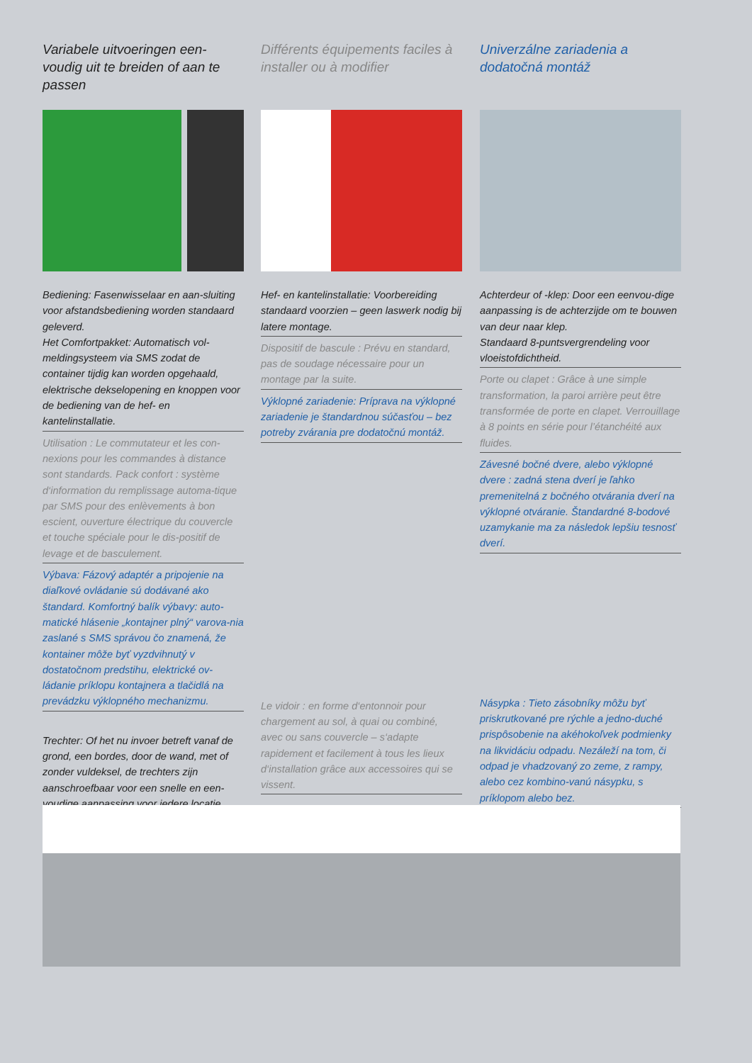Variabele uitvoeringen een-voudig uit te breiden of aan te passen
Bediening: Fasenwisselaar en aan-sluiting voor afstandsbediening worden standaard geleverd.
Het Comfortpakket: Automatisch vol-meldingsysteem via SMS zodat de container tijdig kan worden opgehaald, elektrische dekselopening en knoppen voor de bediening van de hef- en kantelinstallatie.
Utilisation : Le commutateur et les con-nexions pour les commandes à distance sont standards. Pack confort : système d‘information du remplissage automa-tique par SMS pour des enlèvements à bon escient, ouverture électrique du couvercle et touche spéciale pour le dis-positif de levage et de basculement.
Výbava: Fázový adaptér a pripojenie na diaľkové ovládanie sú dodávané ako štandard. Komfortný balík výbavy: auto-matické hlásenie „kontajner plný“ varova-nia zaslané s SMS správou čo znamená, že kontainer môže byť vyzdvihnutý v dostatočnom predstihu, elektrické ov-ládanie príklopu kontajnera a tlačidlá na prevádzku výklopného mechanizmu.
Trechter: Of het nu invoer betreft vanaf de grond, een bordes, door de wand, met of zonder vuldeksel, de trechters zijn aanschroefbaar voor een snelle en een-voudige aanpassing voor iedere locatie.
Différents équipements faciles à installer ou à modifier
Hef- en kantelinstallatie: Voorbereiding standaard voorzien – geen laswerk nodig bij latere montage.
Dispositif de bascule : Prévu en standard, pas de soudage nécessaire pour un montage par la suite.
Výklopné zariadenie: Príprava na výklopné zariadenie je štandardnou súčasťou – bez potreby zvárania pre dodatočnú montáž.
Le vidoir : en forme d‘entonnoir pour chargement au sol, à quai ou combiné, avec ou sans couvercle – s‘adapte rapidement et facilement à tous les lieux d‘installation grâce aux accessoires qui se vissent.
Univerzálne zariadenia a dodatočná montáž
Achterdeur of -klep: Door een eenvou-dige aanpassing is de achterzijde om te bouwen van deur naar klep.
Standaard 8-puntsvergrendeling voor vloeistofdichtheid.
Porte ou clapet : Grâce à une simple transformation, la paroi arrière peut être transformée de porte en clapet. Verrouillage à 8 points en série pour l’étanchéité aux fluides.
Závesné bočné dvere, alebo výklopné dvere : zadná stena dverí je ľahko premenitelná z bočného otvárania dverí na výklopné otváranie. Štandardné 8-bodové uzamykanie ma za následok lepšiu tesnosť dverí.
Násypka : Tieto zásobníky môžu byť priskrutkované pre rýchle a jedno-duché prispôsobenie na akéhokoľvek podmienky na likvidáciu odpadu. Nezáleží na tom, či odpad je vhadzovaný zo zeme, z rampy, alebo cez kombino-vanú násypku, s príklopom alebo bez.